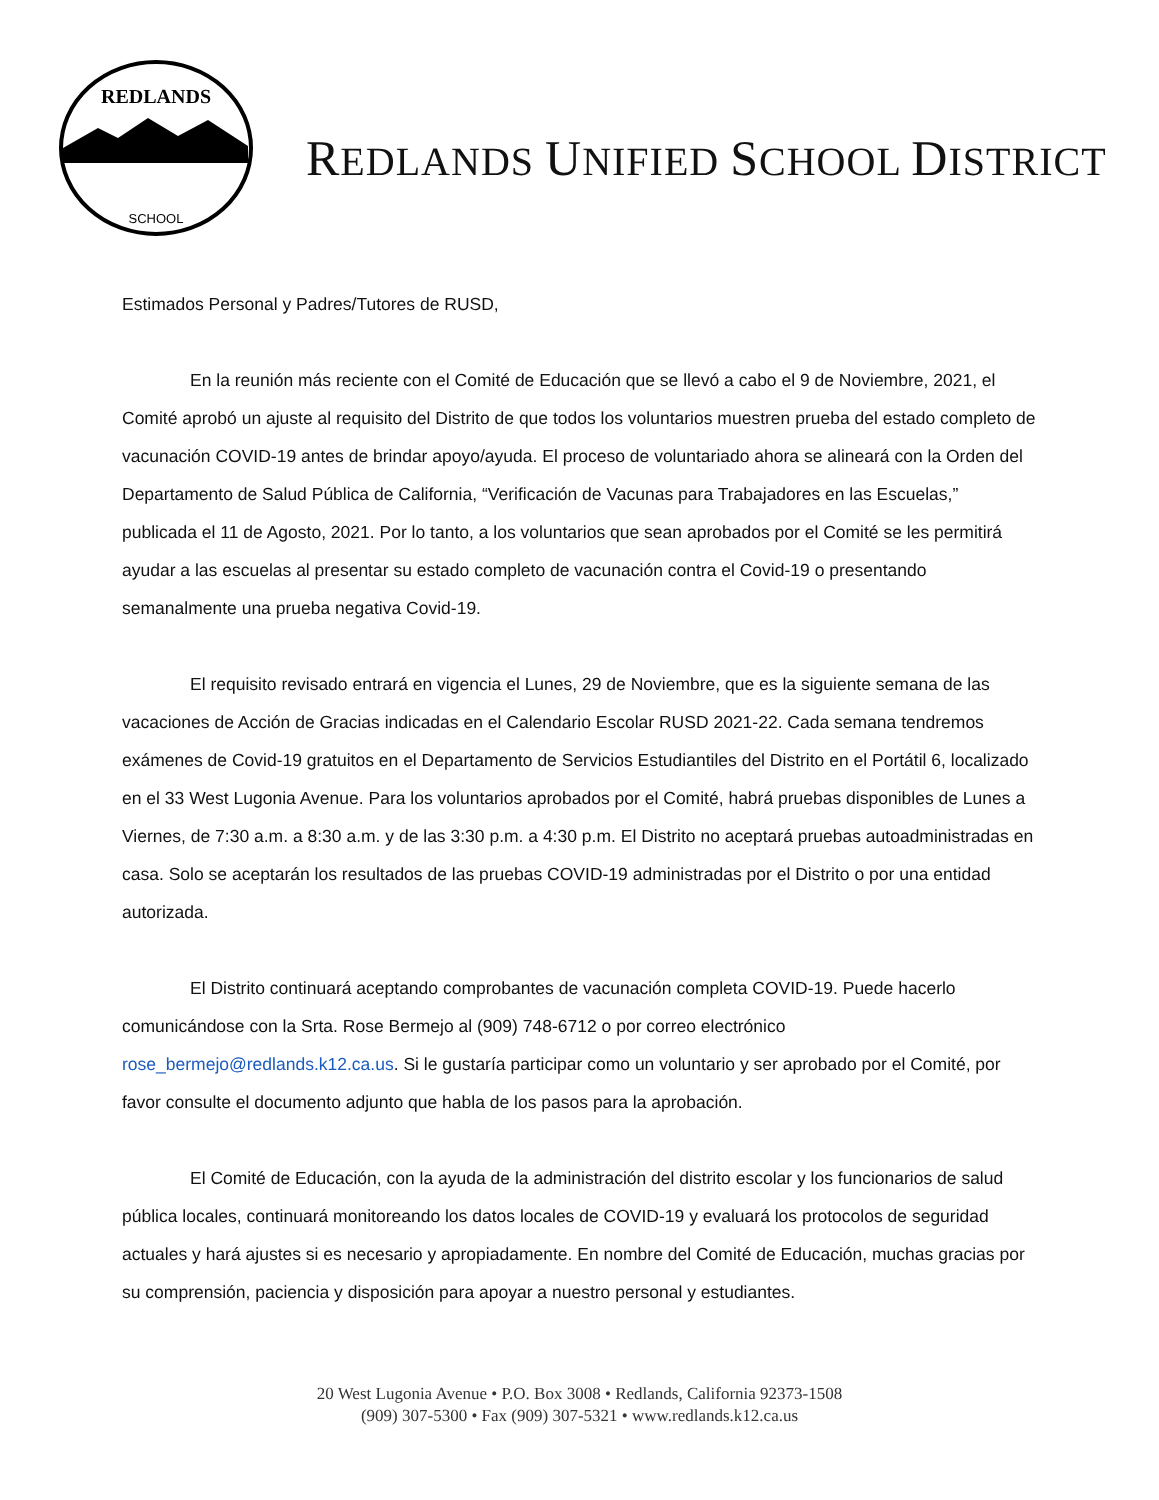REDLANDS
SCHOOL
REDLANDS UNIFIED SCHOOL DISTRICT
Estimados Personal y Padres/Tutores de RUSD,
En la reunión más reciente con el Comité de Educación que se llevó a cabo el 9 de Noviembre, 2021, el Comité aprobó un ajuste al requisito del Distrito de que todos los voluntarios muestren prueba del estado completo de vacunación COVID-19 antes de brindar apoyo/ayuda. El proceso de voluntariado ahora se alineará con la Orden del Departamento de Salud Pública de California, “Verificación de Vacunas para Trabajadores en las Escuelas,” publicada el 11 de Agosto, 2021. Por lo tanto, a los voluntarios que sean aprobados por el Comité se les permitirá ayudar a las escuelas al presentar su estado completo de vacunación contra el Covid-19 o presentando semanalmente una prueba negativa Covid-19.
El requisito revisado entrará en vigencia el Lunes, 29 de Noviembre, que es la siguiente semana de las vacaciones de Acción de Gracias indicadas en el Calendario Escolar RUSD 2021-22. Cada semana tendremos exámenes de Covid-19 gratuitos en el Departamento de Servicios Estudiantiles del Distrito en el Portátil 6, localizado en el 33 West Lugonia Avenue. Para los voluntarios aprobados por el Comité, habrá pruebas disponibles de Lunes a Viernes, de 7:30 a.m. a 8:30 a.m. y de las 3:30 p.m. a 4:30 p.m. El Distrito no aceptará pruebas autoadministradas en casa. Solo se aceptarán los resultados de las pruebas COVID-19 administradas por el Distrito o por una entidad autorizada.
El Distrito continuará aceptando comprobantes de vacunación completa COVID-19. Puede hacerlo comunicándose con la Srta. Rose Bermejo al (909) 748-6712 o por correo electrónico rose_bermejo@redlands.k12.ca.us. Si le gustaría participar como un voluntario y ser aprobado por el Comité, por favor consulte el documento adjunto que habla de los pasos para la aprobación.
El Comité de Educación, con la ayuda de la administración del distrito escolar y los funcionarios de salud pública locales, continuará monitoreando los datos locales de COVID-19 y evaluará los protocolos de seguridad actuales y hará ajustes si es necesario y apropiadamente. En nombre del Comité de Educación, muchas gracias por su comprensión, paciencia y disposición para apoyar a nuestro personal y estudiantes.
20 West Lugonia Avenue • P.O. Box 3008 • Redlands, California 92373-1508
(909) 307-5300 • Fax (909) 307-5321 • www.redlands.k12.ca.us